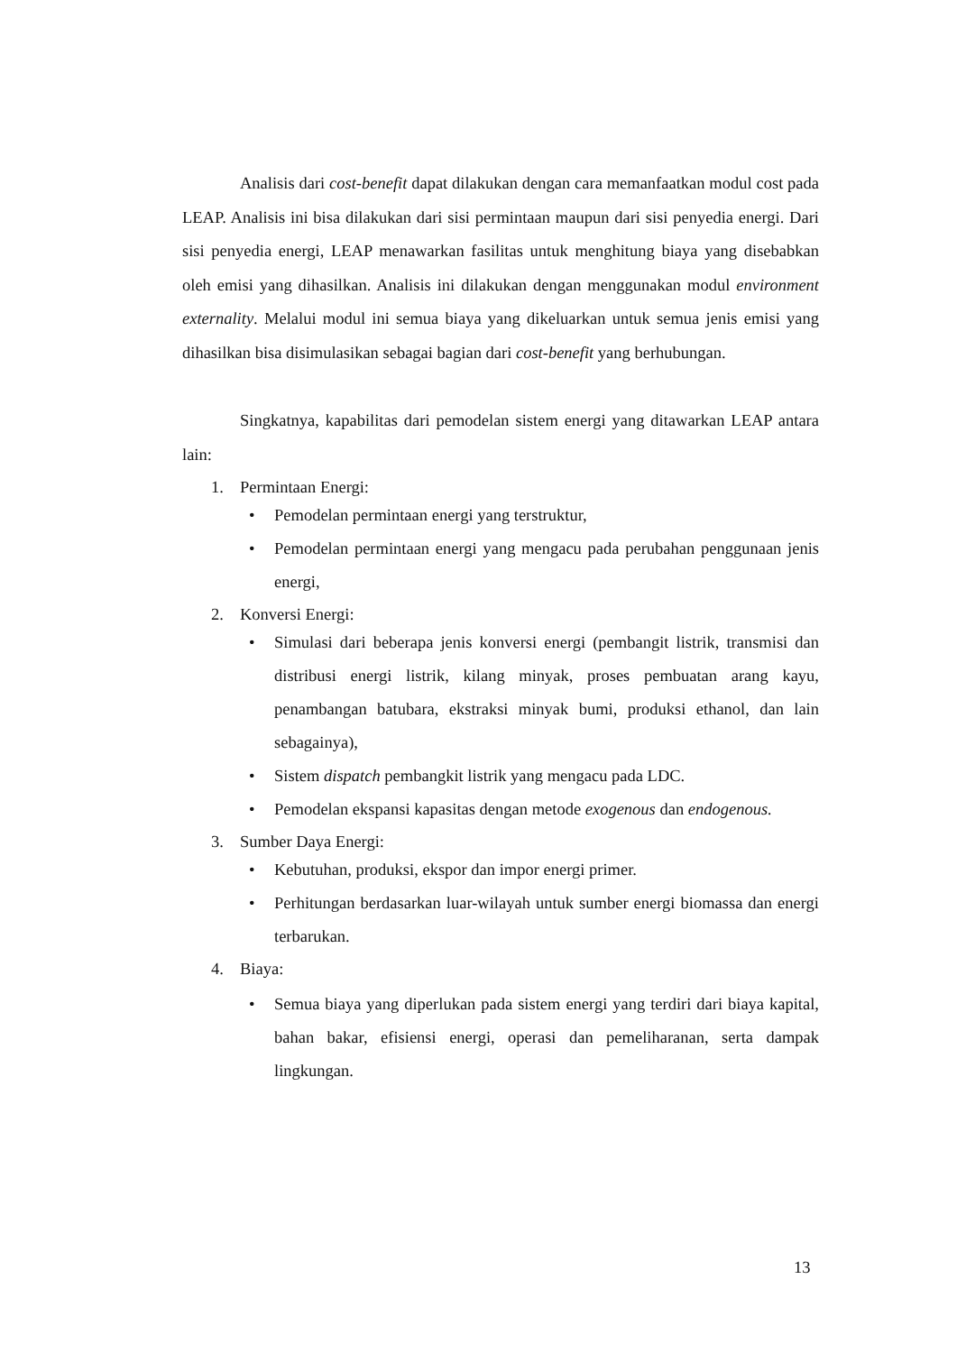Analisis dari cost-benefit dapat dilakukan dengan cara memanfaatkan modul cost pada LEAP. Analisis ini bisa dilakukan dari sisi permintaan maupun dari sisi penyedia energi. Dari sisi penyedia energi, LEAP menawarkan fasilitas untuk menghitung biaya yang disebabkan oleh emisi yang dihasilkan. Analisis ini dilakukan dengan menggunakan modul environment externality. Melalui modul ini semua biaya yang dikeluarkan untuk semua jenis emisi yang dihasilkan bisa disimulasikan sebagai bagian dari cost-benefit yang berhubungan.
Singkatnya, kapabilitas dari pemodelan sistem energi yang ditawarkan LEAP antara lain:
1. Permintaan Energi:
• Pemodelan permintaan energi yang terstruktur,
• Pemodelan permintaan energi yang mengacu pada perubahan penggunaan jenis energi,
2. Konversi Energi:
• Simulasi dari beberapa jenis konversi energi (pembangit listrik, transmisi dan distribusi energi listrik, kilang minyak, proses pembuatan arang kayu, penambangan batubara, ekstraksi minyak bumi, produksi ethanol, dan lain sebagainya),
• Sistem dispatch pembangkit listrik yang mengacu pada LDC.
• Pemodelan ekspansi kapasitas dengan metode exogenous dan endogenous.
3. Sumber Daya Energi:
• Kebutuhan, produksi, ekspor dan impor energi primer.
• Perhitungan berdasarkan luar-wilayah untuk sumber energi biomassa dan energi terbarukan.
4. Biaya:
• Semua biaya yang diperlukan pada sistem energi yang terdiri dari biaya kapital, bahan bakar, efisiensi energi, operasi dan pemeliharanan, serta dampak lingkungan.
13